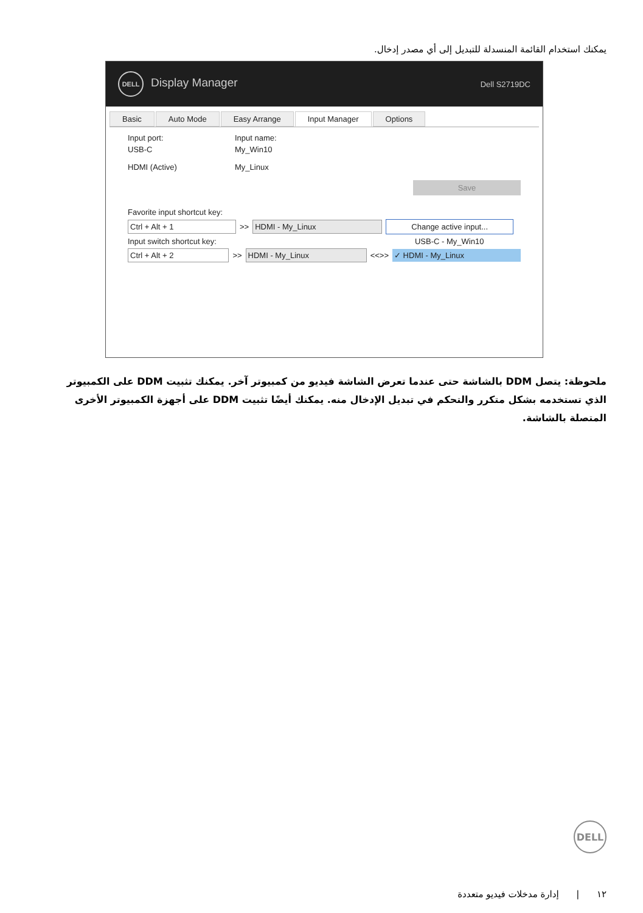يمكنك استخدام القائمة المنسدلة للتبديل إلى أي مصدر إدخال.
DELL Display Manager Dell S2719DC
Basic Auto Mode Easy Arrange Input Manager Options
Input port: Input name:
USB-C My_Win10
HDMI (Active) My_Linux
Save
Favorite input shortcut key:
Ctrl + Alt + 1 >> HDMI - My_Linux Change active input...
Input switch shortcut key: USB-C - My_Win10
Ctrl + Alt + 2 >> HDMI - My_Linux <<>> ✓ HDMI - My_Linux
ملحوظة: يتصل DDM بالشاشة حتى عندما تعرض الشاشة فيديو من كمبيوتر آخر. يمكنك تثبيت DDM على الكمبيوتر الذي تستخدمه بشكل متكرر والتحكم في تبديل الإدخال منه. يمكنك أيضًا تثبيت DDM على أجهزة الكمبيوتر الأخرى المتصلة بالشاشة.
DELL
١٢ | إدارة مدخلات فيديو متعددة